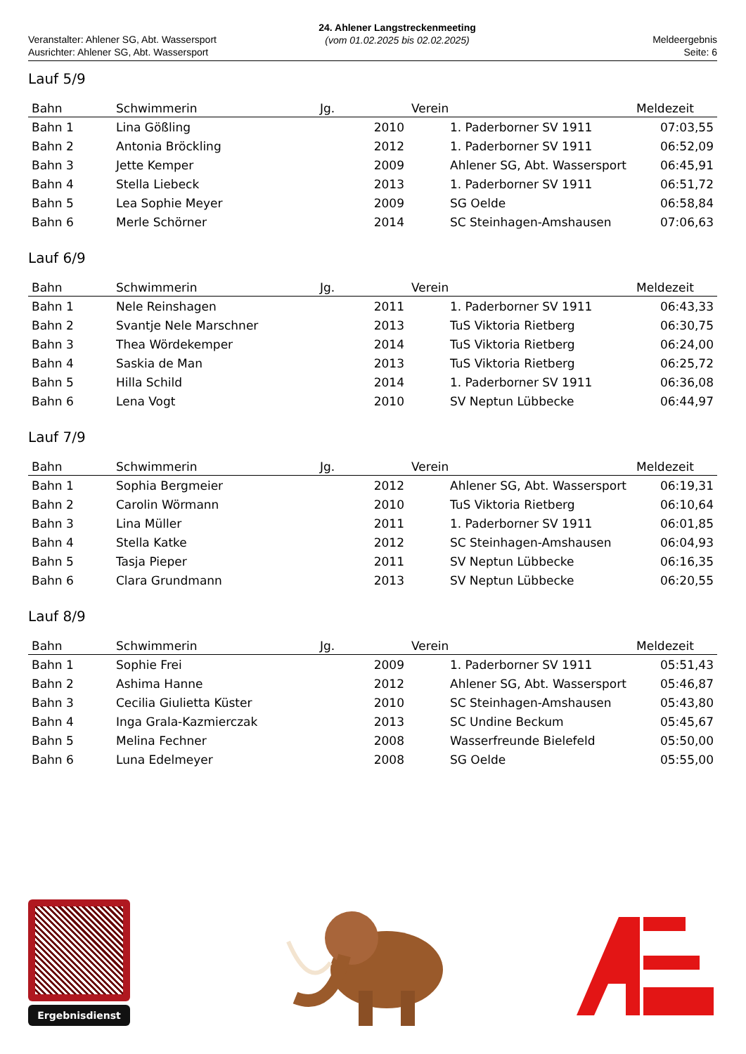Veranstalter: Ahlener SG, Abt. Wassersport
Ausrichter: Ahlener SG, Abt. Wassersport
24. Ahlener Langstreckenmeeting
(vom 01.02.2025 bis 02.02.2025)
Meldeergebnis
Seite: 6
Lauf 5/9
| Bahn | Schwimmerin | Jg. | Verein | Meldezeit |
| --- | --- | --- | --- | --- |
| Bahn 1 | Lina Gößling | 2010 | 1. Paderborner SV 1911 | 07:03,55 |
| Bahn 2 | Antonia Bröckling | 2012 | 1. Paderborner SV 1911 | 06:52,09 |
| Bahn 3 | Jette Kemper | 2009 | Ahlener SG, Abt. Wassersport | 06:45,91 |
| Bahn 4 | Stella Liebeck | 2013 | 1. Paderborner SV 1911 | 06:51,72 |
| Bahn 5 | Lea Sophie Meyer | 2009 | SG Oelde | 06:58,84 |
| Bahn 6 | Merle Schörner | 2014 | SC Steinhagen-Amshausen | 07:06,63 |
Lauf 6/9
| Bahn | Schwimmerin | Jg. | Verein | Meldezeit |
| --- | --- | --- | --- | --- |
| Bahn 1 | Nele Reinshagen | 2011 | 1. Paderborner SV 1911 | 06:43,33 |
| Bahn 2 | Svantje Nele Marschner | 2013 | TuS Viktoria Rietberg | 06:30,75 |
| Bahn 3 | Thea Wördekemper | 2014 | TuS Viktoria Rietberg | 06:24,00 |
| Bahn 4 | Saskia de Man | 2013 | TuS Viktoria Rietberg | 06:25,72 |
| Bahn 5 | Hilla Schild | 2014 | 1. Paderborner SV 1911 | 06:36,08 |
| Bahn 6 | Lena Vogt | 2010 | SV Neptun Lübbecke | 06:44,97 |
Lauf 7/9
| Bahn | Schwimmerin | Jg. | Verein | Meldezeit |
| --- | --- | --- | --- | --- |
| Bahn 1 | Sophia Bergmeier | 2012 | Ahlener SG, Abt. Wassersport | 06:19,31 |
| Bahn 2 | Carolin Wörmann | 2010 | TuS Viktoria Rietberg | 06:10,64 |
| Bahn 3 | Lina Müller | 2011 | 1. Paderborner SV 1911 | 06:01,85 |
| Bahn 4 | Stella Katke | 2012 | SC Steinhagen-Amshausen | 06:04,93 |
| Bahn 5 | Tasja Pieper | 2011 | SV Neptun Lübbecke | 06:16,35 |
| Bahn 6 | Clara Grundmann | 2013 | SV Neptun Lübbecke | 06:20,55 |
Lauf 8/9
| Bahn | Schwimmerin | Jg. | Verein | Meldezeit |
| --- | --- | --- | --- | --- |
| Bahn 1 | Sophie Frei | 2009 | 1. Paderborner SV 1911 | 05:51,43 |
| Bahn 2 | Ashima Hanne | 2012 | Ahlener SG, Abt. Wassersport | 05:46,87 |
| Bahn 3 | Cecilia Giulietta Küster | 2010 | SC Steinhagen-Amshausen | 05:43,80 |
| Bahn 4 | Inga Grala-Kazmierczak | 2013 | SC Undine Beckum | 05:45,67 |
| Bahn 5 | Melina Fechner | 2008 | Wasserfreunde Bielefeld | 05:50,00 |
| Bahn 6 | Luna Edelmeyer | 2008 | SG Oelde | 05:55,00 |
Ergebnisdienst